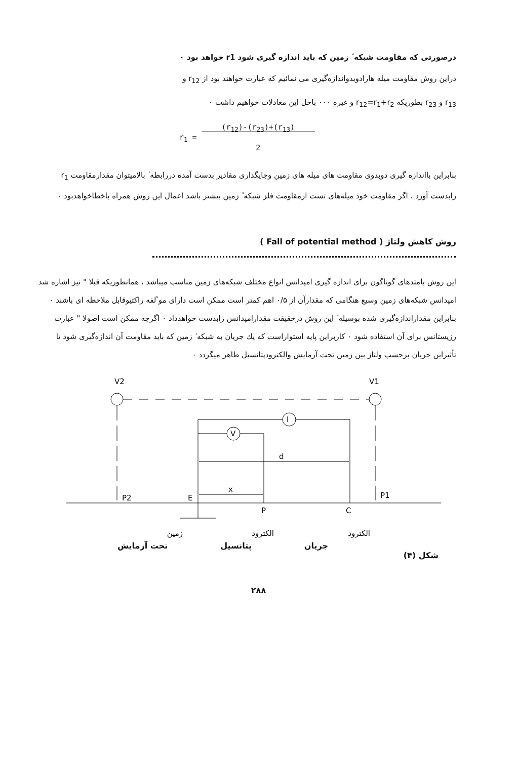درصورتی که مقاومت شبکه ٔ زمین که باید اندازه گیری شود r1 خواهد بود ٠
دراین روش مقاومت میله هارادوبدواندازه‌گیری می نمائیم که عبارت خواهند بود از r<sub>12</sub> و
r<sub>13</sub> و r<sub>23</sub> بطوریکه r<sub>12</sub>=r<sub>1</sub>+r<sub>2</sub> و غیره ٠٠٠ باحل این معادلات خواهیم داشت ٠
r<sub>1</sub> = (r<sub>12</sub>)-(r<sub>23</sub>)+(r<sub>13</sub>)
2
بنابراین بااندازه گیری دوبدوی مقاومت های میله های زمین وجایگذاری مقادیر بدست آمده دررابطه ٔ بالامیتوان مقدارمقاومت r<sub>1</sub> رابدست آورد ، اگر مقاومت خود میله‌های تست ازمقاومت فلز شبکه ٔ زمین بیشتر باشد اعمال این روش همراه باخطاخواهدبود ٠
روش کاهش ولتاژ ( Fall of potential method )
این روش بامتدهای گوناگون برای اندازه گیری امپدانس انواع مختلف شبکه‌های زمین مناسب میباشد ، همانطوریکه قبلا " نیز اشاره شد امپدانس شبکه‌های زمین وسیع هنگامی که مقدارآن از ۰/۵ اهم کمتر است ممکن است دارای موٴلفه راکتیوقابل ملاحظه ای باشند ٠ بنابراین مقداراندازه‌گیری شده بوسیله ٔ این روش درحقیقت مقدارامپدانس رابدست خواهدداد ٠ اگرچه ممکن است اصولا " عبارت رزیستانس برای آن استفاده شود ٠ کاربراین پایه استواراست که یك جریان به شبکه ٔ زمین که باید مقاومت آن اندازه‌گیری شود تا تأثیراین جریان برحسب ولتاژ بین زمین تحت آزمایش والکترودپتانسیل ظاهر میگردد ٠
V2
V1
P2
P1
I
V
d
x
E
P
C
زمین
الکترود
الکترود
جریان پتانسیل تحت آزمایش
شکل (۴)
۲۸۸